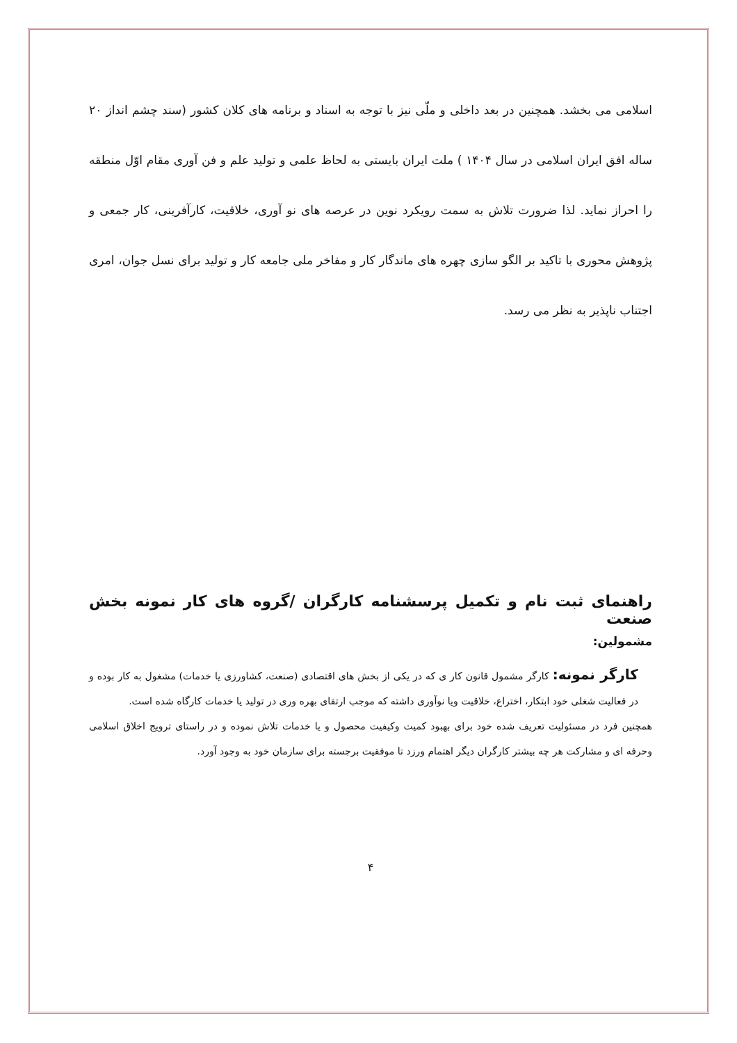اسلامی می بخشد. همچنین در بعد داخلی و ملّی نیز با توجه به اسناد و برنامه های کلان کشور (سند چشم انداز ۲۰ ساله افق ایران اسلامی در سال ۱۴۰۴ ) ملت ایران بایستی به لحاظ علمی و تولید علم و فن آوری مقام اوّل منطقه را احراز نماید. لذا ضرورت تلاش به سمت رویکرد نوین در عرصه های نو آوری، خلاقیت، کارآفرینی، کار جمعی و پژوهش محوری با تاکید بر الگو سازی چهره های ماندگار کار و مفاخر ملی جامعه کار و تولید برای نسل جوان، امری اجتناب ناپذیر به نظر می رسد.
راهنمای ثبت نام و تکمیل پرسشنامه کارگران /گروه های کار نمونه بخش صنعت
مشمولین:
کارگر نمونه: کارگر مشمول قانون کار ی که در یکی از بخش های اقتصادی (صنعت، کشاورزی یا خدمات) مشغول به کار بوده و در فعالیت شغلی خود ابتکار، اختراع، خلاقیت ویا نوآوری داشته که موجب ارتقای بهره وری در تولید یا خدمات کارگاه شده است.
همچنین فرد در مسئولیت تعریف شده خود برای بهبود کمیت وکیفیت محصول و یا خدمات تلاش نموده و در راستای ترویج اخلاق اسلامی وحرفه ای و مشارکت هر چه بیشتر کارگران دیگر اهتمام ورزد تا موفقیت برجسته برای سازمان خود به وجود آورد.
۴